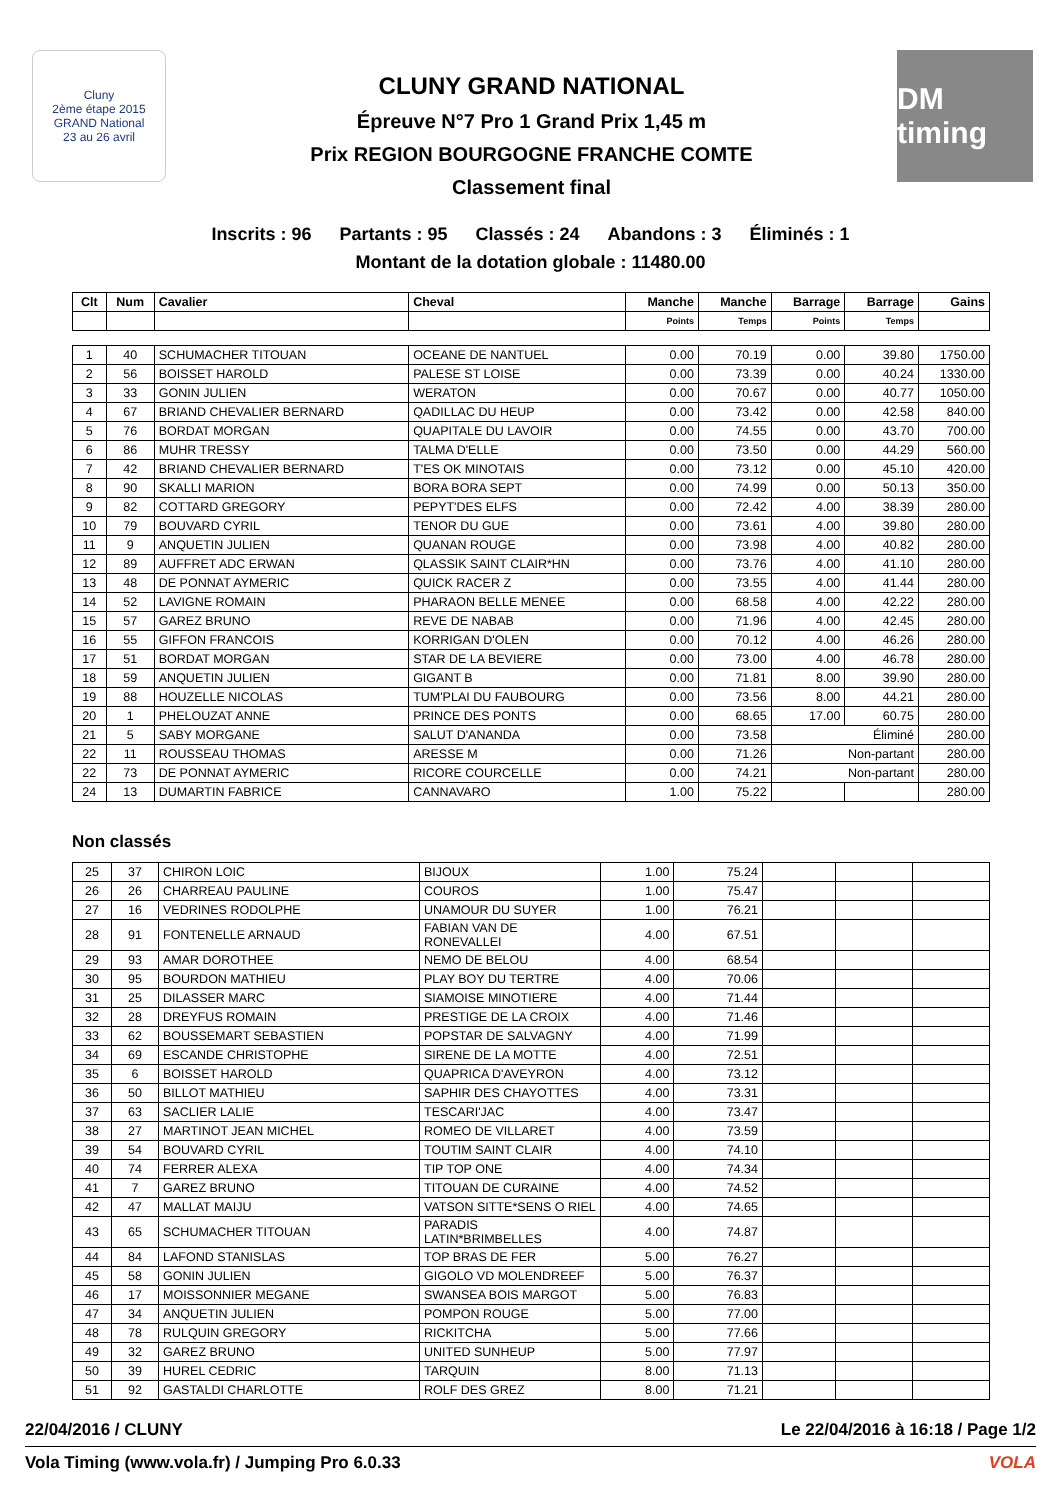Cluny
2ème étape 2015
GRAND National
23 au 26 avril
CLUNY GRAND NATIONAL
Épreuve N°7 Pro 1 Grand Prix 1,45 m
Prix REGION BOURGOGNE FRANCHE COMTE
Classement final
DM timing
Inscrits : 96 Partants : 95 Classés : 24 Abandons : 3 Éliminés : 1
Montant de la dotation globale : 11480.00
| Clt | Num | Cavalier | Cheval | Manche | Manche | Barrage | Barrage | Gains |
| --- | --- | --- | --- | --- | --- | --- | --- | --- |
| | | | | Points | Temps | Points | Temps | |
| 1 | 40 | SCHUMACHER TITOUAN | OCEANE DE NANTUEL | 0.00 | 70.19 | 0.00 | 39.80 | 1750.00 |
| 2 | 56 | BOISSET HAROLD | PALESE ST LOISE | 0.00 | 73.39 | 0.00 | 40.24 | 1330.00 |
| 3 | 33 | GONIN JULIEN | WERATON | 0.00 | 70.67 | 0.00 | 40.77 | 1050.00 |
| 4 | 67 | BRIAND CHEVALIER BERNARD | QADILLAC DU HEUP | 0.00 | 73.42 | 0.00 | 42.58 | 840.00 |
| 5 | 76 | BORDAT MORGAN | QUAPITALE DU LAVOIR | 0.00 | 74.55 | 0.00 | 43.70 | 700.00 |
| 6 | 86 | MUHR TRESSY | TALMA D'ELLE | 0.00 | 73.50 | 0.00 | 44.29 | 560.00 |
| 7 | 42 | BRIAND CHEVALIER BERNARD | T'ES OK MINOTAIS | 0.00 | 73.12 | 0.00 | 45.10 | 420.00 |
| 8 | 90 | SKALLI MARION | BORA BORA SEPT | 0.00 | 74.99 | 0.00 | 50.13 | 350.00 |
| 9 | 82 | COTTARD GREGORY | PEPYT'DES ELFS | 0.00 | 72.42 | 4.00 | 38.39 | 280.00 |
| 10 | 79 | BOUVARD CYRIL | TENOR DU GUE | 0.00 | 73.61 | 4.00 | 39.80 | 280.00 |
| 11 | 9 | ANQUETIN JULIEN | QUANAN ROUGE | 0.00 | 73.98 | 4.00 | 40.82 | 280.00 |
| 12 | 89 | AUFFRET ADC ERWAN | QLASSIK SAINT CLAIR*HN | 0.00 | 73.76 | 4.00 | 41.10 | 280.00 |
| 13 | 48 | DE PONNAT AYMERIC | QUICK RACER Z | 0.00 | 73.55 | 4.00 | 41.44 | 280.00 |
| 14 | 52 | LAVIGNE ROMAIN | PHARAON BELLE MENEE | 0.00 | 68.58 | 4.00 | 42.22 | 280.00 |
| 15 | 57 | GAREZ BRUNO | REVE DE NABAB | 0.00 | 71.96 | 4.00 | 42.45 | 280.00 |
| 16 | 55 | GIFFON FRANCOIS | KORRIGAN D'OLEN | 0.00 | 70.12 | 4.00 | 46.26 | 280.00 |
| 17 | 51 | BORDAT MORGAN | STAR DE LA BEVIERE | 0.00 | 73.00 | 4.00 | 46.78 | 280.00 |
| 18 | 59 | ANQUETIN JULIEN | GIGANT B | 0.00 | 71.81 | 8.00 | 39.90 | 280.00 |
| 19 | 88 | HOUZELLE NICOLAS | TUM'PLAI DU FAUBOURG | 0.00 | 73.56 | 8.00 | 44.21 | 280.00 |
| 20 | 1 | PHELOUZAT ANNE | PRINCE DES PONTS | 0.00 | 68.65 | 17.00 | 60.75 | 280.00 |
| 21 | 5 | SABY MORGANE | SALUT D'ANANDA | 0.00 | 73.58 | Éliminé | | 280.00 |
| 22 | 11 | ROUSSEAU THOMAS | ARESSE M | 0.00 | 71.26 | Non-partant | | 280.00 |
| 22 | 73 | DE PONNAT AYMERIC | RICORE COURCELLE | 0.00 | 74.21 | Non-partant | | 280.00 |
| 24 | 13 | DUMARTIN FABRICE | CANNAVARO | 1.00 | 75.22 | | | 280.00 |
Non classés
| 25 | 37 | CHIRON LOIC | BIJOUX | 1.00 | 75.24 | | | |
| 26 | 26 | CHARREAU PAULINE | COUROS | 1.00 | 75.47 | | | |
| 27 | 16 | VEDRINES RODOLPHE | UNAMOUR DU SUYER | 1.00 | 76.21 | | | |
| 28 | 91 | FONTENELLE ARNAUD | FABIAN VAN DE RONEVALLEI | 4.00 | 67.51 | | | |
| 29 | 93 | AMAR DOROTHEE | NEMO DE BELOU | 4.00 | 68.54 | | | |
| 30 | 95 | BOURDON MATHIEU | PLAY BOY DU TERTRE | 4.00 | 70.06 | | | |
| 31 | 25 | DILASSER MARC | SIAMOISE MINOTIERE | 4.00 | 71.44 | | | |
| 32 | 28 | DREYFUS ROMAIN | PRESTIGE DE LA CROIX | 4.00 | 71.46 | | | |
| 33 | 62 | BOUSSEMART SEBASTIEN | POPSTAR DE SALVAGNY | 4.00 | 71.99 | | | |
| 34 | 69 | ESCANDE CHRISTOPHE | SIRENE DE LA MOTTE | 4.00 | 72.51 | | | |
| 35 | 6 | BOISSET HAROLD | QUAPRICA D'AVEYRON | 4.00 | 73.12 | | | |
| 36 | 50 | BILLOT MATHIEU | SAPHIR DES CHAYOTTES | 4.00 | 73.31 | | | |
| 37 | 63 | SACLIER LALIE | TESCARI'JAC | 4.00 | 73.47 | | | |
| 38 | 27 | MARTINOT JEAN MICHEL | ROMEO DE VILLARET | 4.00 | 73.59 | | | |
| 39 | 54 | BOUVARD CYRIL | TOUTIM SAINT CLAIR | 4.00 | 74.10 | | | |
| 40 | 74 | FERRER ALEXA | TIP TOP ONE | 4.00 | 74.34 | | | |
| 41 | 7 | GAREZ BRUNO | TITOUAN DE CURAINE | 4.00 | 74.52 | | | |
| 42 | 47 | MALLAT MAIJU | VATSON SITTE*SENS O RIEL | 4.00 | 74.65 | | | |
| 43 | 65 | SCHUMACHER TITOUAN | PARADIS LATIN*BRIMBELLES | 4.00 | 74.87 | | | |
| 44 | 84 | LAFOND STANISLAS | TOP BRAS DE FER | 5.00 | 76.27 | | | |
| 45 | 58 | GONIN JULIEN | GIGOLO VD MOLENDREEF | 5.00 | 76.37 | | | |
| 46 | 17 | MOISSONNIER MEGANE | SWANSEA BOIS MARGOT | 5.00 | 76.83 | | | |
| 47 | 34 | ANQUETIN JULIEN | POMPON ROUGE | 5.00 | 77.00 | | | |
| 48 | 78 | RULQUIN GREGORY | RICKITCHA | 5.00 | 77.66 | | | |
| 49 | 32 | GAREZ BRUNO | UNITED SUNHEUP | 5.00 | 77.97 | | | |
| 50 | 39 | HUREL CEDRIC | TARQUIN | 8.00 | 71.13 | | | |
| 51 | 92 | GASTALDI CHARLOTTE | ROLF DES GREZ | 8.00 | 71.21 | | | |
22/04/2016 / CLUNY Le 22/04/2016 à 16:18 / Page 1/2
Vola Timing (www.vola.fr) / Jumping Pro 6.0.33 VOLA